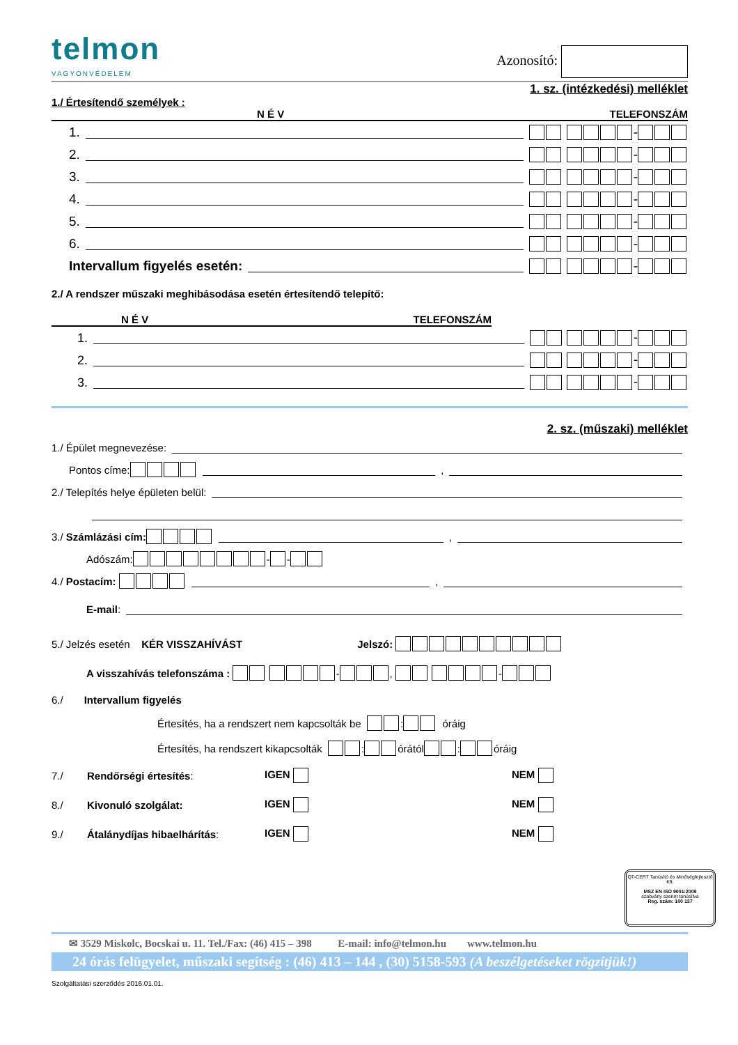telmon
VAGYONVÉDELEM
Azonosító:
1. sz. (intézkedési) melléklet
1./ Értesítendő személyek :
N É V TELEFONSZÁM
1. -
2. -
3. -
4. -
5. -
6. -
Intervallum figyelés esetén: -
2./ A rendszer műszaki meghibásodása esetén értesítendő telepítő:
N É V TELEFONSZÁM
1. -
2. -
3. -
2. sz. (műszaki) melléklet
1./ Épület megnevezése:
Pontos címe: ,
2./ Telepítés helye épületen belül:
3./ Számlázási cím: ,
Adószám: - -
4./ Postacím: ,
E-mail:
5./ Jelzés esetén KÉR VISSZAHÍVÁST Jelszó:
A visszahívás telefonszáma : - , -
6./ Intervallum figyelés
Értesítés, ha a rendszert nem kapcsolták be : óráig
Értesítés, ha rendszert kikapcsolták : órától : óráig
7./ Rendőrségi értesítés: IGEN NEM
8./ Kivonuló szolgálat: IGEN NEM
9./ Átalánydíjas hibaelhárítás: IGEN NEM
QT-CERT Tanúsító és Minőségfejlesztő Kft.
MSZ EN ISO 9001:2009
szabvány szerint tanúsítva
Reg. szám: 100 137
✉ 3529 Miskolc, Bocskai u. 11. Tel./Fax: (46) 415 – 398 E-mail: info@telmon.hu www.telmon.hu
24 órás felügyelet, műszaki segítség : (46) 413 – 144 , (30) 5158-593 (A beszélgetéseket rögzítjük!)
Szolgáltatási szerződés 2016.01.01.